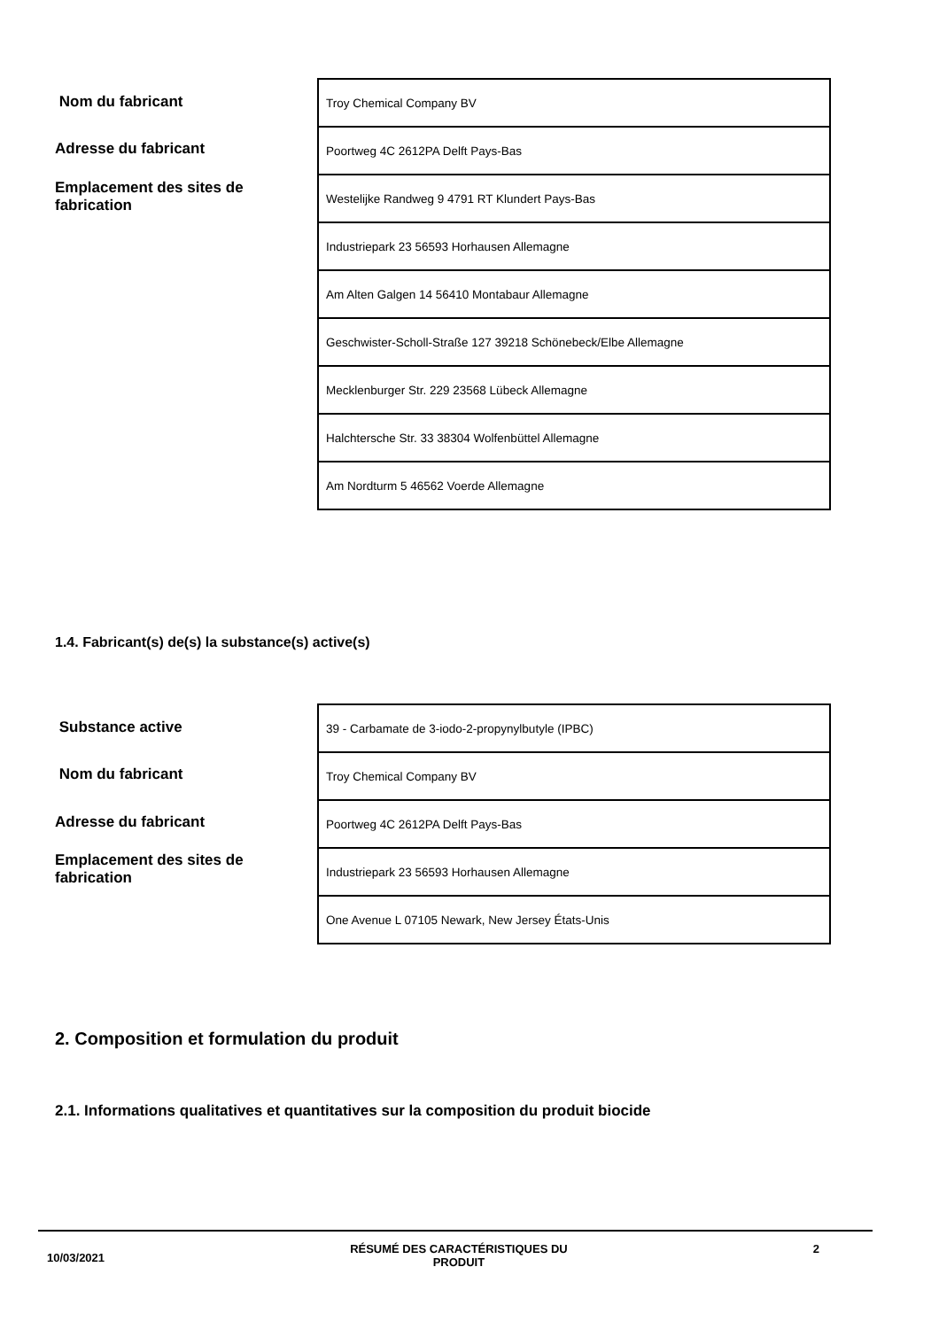Nom du fabricant
Adresse du fabricant
Emplacement des sites de
fabrication
| Troy Chemical Company BV |
| Poortweg 4C 2612PA Delft Pays-Bas |
| Westelijke Randweg 9 4791 RT Klundert Pays-Bas |
| Industriepark 23 56593 Horhausen Allemagne |
| Am Alten Galgen 14 56410 Montabaur Allemagne |
| Geschwister-Scholl-Straße 127 39218 Schönebeck/Elbe Allemagne |
| Mecklenburger Str. 229 23568 Lübeck Allemagne |
| Halchtersche Str. 33 38304 Wolfenbüttel Allemagne |
| Am Nordturm 5 46562 Voerde Allemagne |
1.4. Fabricant(s) de(s) la substance(s) active(s)
Substance active
Nom du fabricant
Adresse du fabricant
Emplacement des sites de
fabrication
| 39 - Carbamate de 3-iodo-2-propynylbutyle (IPBC) |
| Troy Chemical Company BV |
| Poortweg 4C 2612PA Delft Pays-Bas |
| Industriepark 23 56593 Horhausen Allemagne |
| One Avenue L 07105 Newark, New Jersey États-Unis |
2. Composition et formulation du produit
2.1. Informations qualitatives et quantitatives sur la composition du produit biocide
10/03/2021 RÉSUMÉ DES CARACTÉRISTIQUES DU
PRODUIT 2